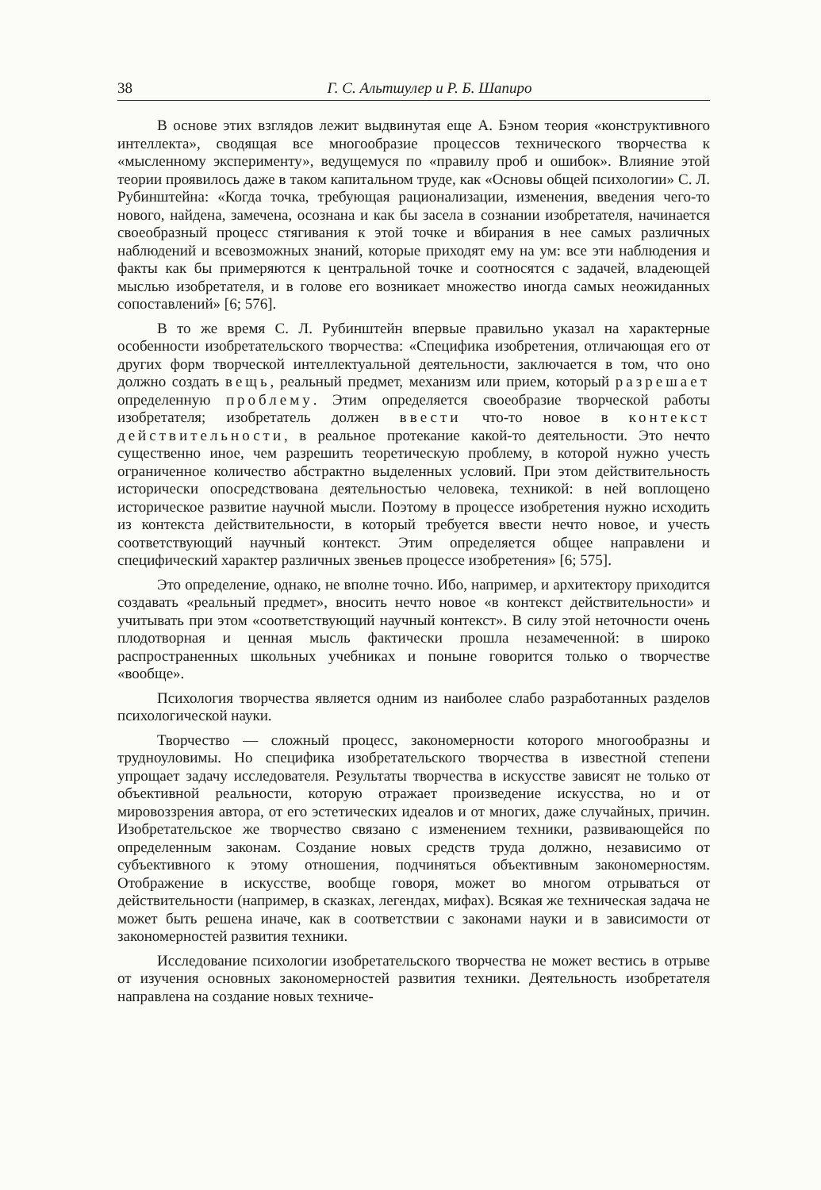38 Г. С. Альтшулер и Р. Б. Шапиро
В основе этих взглядов лежит выдвинутая еще А. Бэном теория «конструктивного интеллекта», сводящая все многообразие процессов технического творчества к «мысленному эксперименту», ведущемуся по «правилу проб и ошибок». Влияние этой теории проявилось даже в таком капитальном труде, как «Основы общей психологии» С. Л. Рубинштейна: «Когда точка, требующая рационализации, изменения, введения чего-то нового, найдена, замечена, осознана и как бы засела в сознании изобретателя, начинается своеобразный процесс стягивания к этой точке и вбирания в нее самых различных наблюдений и всевозможных знаний, которые приходят ему на ум: все эти наблюдения и факты как бы примеряются к центральной точке и соотносятся с задачей, владеющей мыслью изобретателя, и в голове его возникает множество иногда самых неожиданных сопоставлений» [6; 576].
В то же время С. Л. Рубинштейн впервые правильно указал на характерные особенности изобретательского творчества: «Специфика изобретения, отличающая его от других форм творческой интеллектуальной деятельности, заключается в том, что оно должно создать вещь, реальный предмет, механизм или прием, который разрешает определенную проблему. Этим определяется своеобразие творческой работы изобретателя; изобретатель должен ввести что-то новое в контекст действительности, в реальное протекание какой-то деятельности. Это нечто существенно иное, чем разрешить теоретическую проблему, в которой нужно учесть ограниченное количество абстрактно выделенных условий. При этом действительность исторически опосредствована деятельностью человека, техникой: в ней воплощено историческое развитие научной мысли. Поэтому в процессе изобретения нужно исходить из контекста действительности, в который требуется ввести нечто новое, и учесть соответствующий научный контекст. Этим определяется общее направлени и специфический характер различных звеньев процессе изобретения» [6; 575].
Это определение, однако, не вполне точно. Ибо, например, и архитектору приходится создавать «реальный предмет», вносить нечто новое «в контекст действительности» и учитывать при этом «соответствующий научный контекст». В силу этой неточности очень плодотворная и ценная мысль фактически прошла незамеченной: в широко распространенных школьных учебниках и поныне говорится только о творчестве «вообще».
Психология творчества является одним из наиболее слабо разработанных разделов психологической науки.
Творчество — сложный процесс, закономерности которого многообразны и трудноуловимы. Но специфика изобретательского творчества в известной степени упрощает задачу исследователя. Результаты творчества в искусстве зависят не только от объективной реальности, которую отражает произведение искусства, но и от мировоззрения автора, от его эстетических идеалов и от многих, даже случайных, причин. Изобретательское же творчество связано с изменением техники, развивающейся по определенным законам. Создание новых средств труда должно, независимо от субъективного к этому отношения, подчиняться объективным закономерностям. Отображение в искусстве, вообще говоря, может во многом отрываться от действительности (например, в сказках, легендах, мифах). Всякая же техническая задача не может быть решена иначе, как в соответствии с законами науки и в зависимости от закономерностей развития техники.
Исследование психологии изобретательского творчества не может вестись в отрыве от изучения основных закономерностей развития техники. Деятельность изобретателя направлена на создание новых техниче-